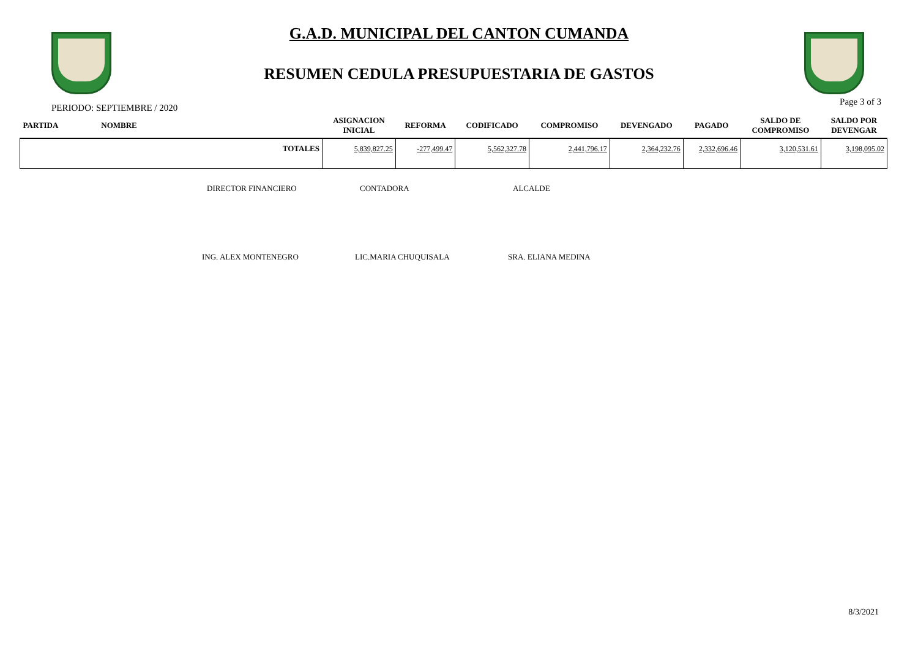G.A.D. MUNICIPAL DEL CANTON CUMANDA
RESUMEN CEDULA PRESUPUESTARIA DE GASTOS
PERIODO: SEPTIEMBRE / 2020 Page 3 of 3
| PARTIDA | NOMBRE | | ASIGNACION INICIAL | REFORMA | CODIFICADO | COMPROMISO | DEVENGADO | PAGADO | SALDO DE COMPROMISO | SALDO POR DEVENGAR |
| --- | --- | --- | --- | --- | --- | --- | --- | --- | --- | --- |
| TOTALES | | | 5,839,827.25 | -277,499.47 | 5,562,327.78 | 2,441,796.17 | 2,364,232.76 | 2,332,696.46 | 3,120,531.61 | 3,198,095.02 |
DIRECTOR FINANCIERO CONTADORA ALCALDE
ING. ALEX MONTENEGRO LIC.MARIA CHUQUISALA SRA. ELIANA MEDINA
8/3/2021